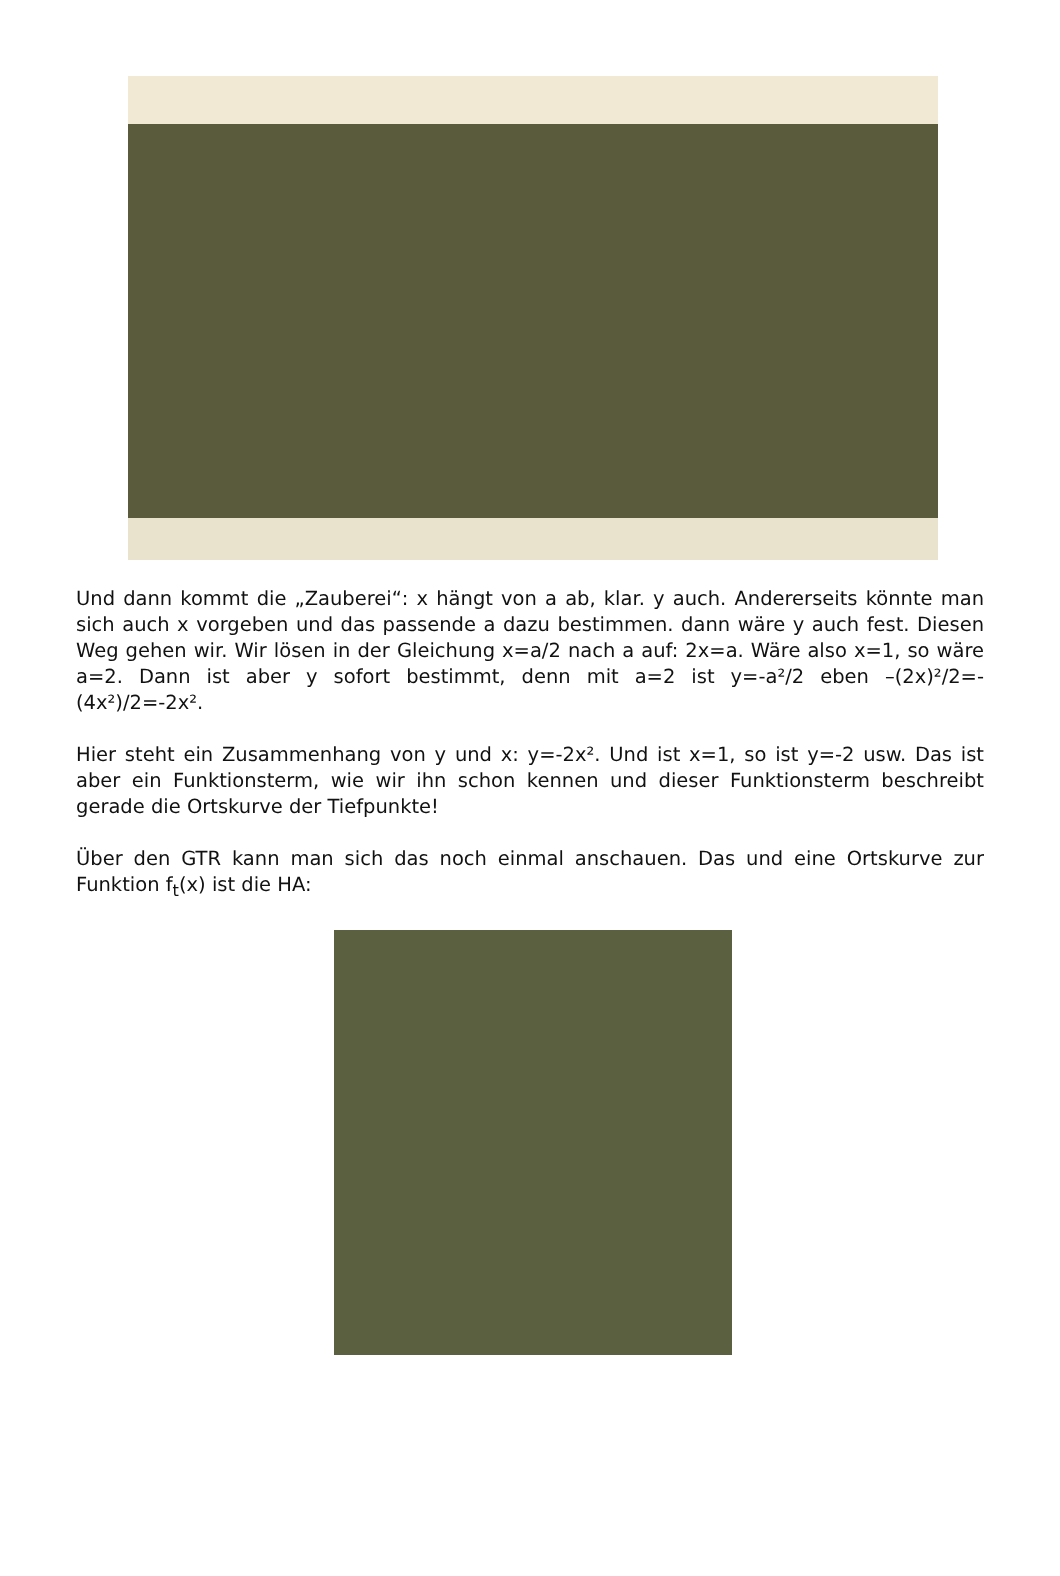Und dann kommt die „Zauberei“: x hängt von a ab, klar. y auch. Andererseits könnte man sich auch x vorgeben und das passende a dazu bestimmen. dann wäre y auch fest. Diesen Weg gehen wir. Wir lösen in der Gleichung x=a/2 nach a auf: 2x=a. Wäre also x=1, so wäre a=2. Dann ist aber y sofort bestimmt, denn mit a=2 ist y=-a²/2 eben –(2x)²/2=-(4x²)/2=-2x².
Hier steht ein Zusammenhang von y und x: y=-2x². Und ist x=1, so ist y=-2 usw. Das ist aber ein Funktionsterm, wie wir ihn schon kennen und dieser Funktionsterm beschreibt gerade die Ortskurve der Tiefpunkte!
Über den GTR kann man sich das noch einmal anschauen. Das und eine Ortskurve zur Funktion f<sub>t</sub>(x) ist die HA: